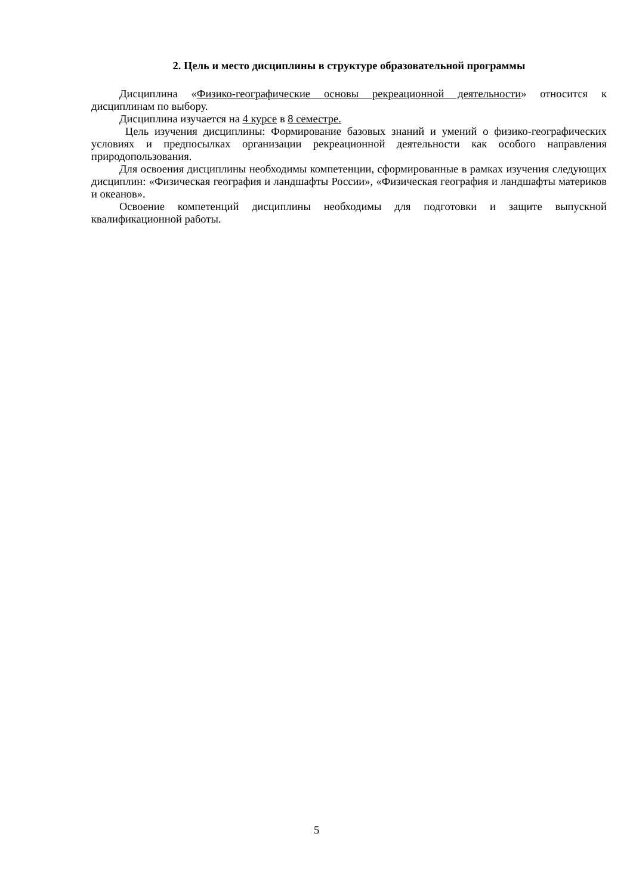2. Цель и место дисциплины в структуре образовательной программы
Дисциплина «Физико-географические основы рекреационной деятельности» относится к дисциплинам по выбору.
Дисциплина изучается на 4 курсе в 8 семестре.
Цель изучения дисциплины: Формирование базовых знаний и умений о физико-географических условиях и предпосылках организации рекреационной деятельности как особого направления природопользования.
Для освоения дисциплины необходимы компетенции, сформированные в рамках изучения следующих дисциплин: «Физическая география и ландшафты России», «Физическая география и ландшафты материков и океанов».
Освоение компетенций дисциплины необходимы для подготовки и защите выпускной квалификационной работы.
5